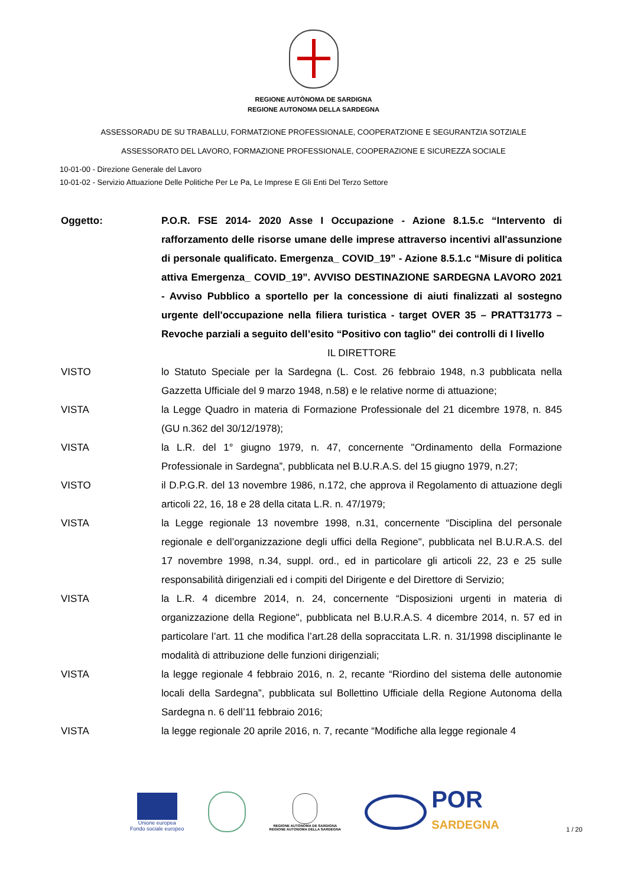REGIONE AUTÒNOMA DE SARDIGNA
REGIONE AUTONOMA DELLA SARDEGNA
ASSESSORADU DE SU TRABALLU, FORMATZIONE PROFESSIONALE, COOPERATZIONE E SEGURANTZIA SOTZIALE
ASSESSORATO DEL LAVORO, FORMAZIONE PROFESSIONALE, COOPERAZIONE E SICUREZZA SOCIALE
10-01-00 - Direzione Generale del Lavoro
10-01-02 - Servizio Attuazione Delle Politiche Per Le Pa, Le Imprese E Gli Enti Del Terzo Settore
Oggetto: P.O.R. FSE 2014- 2020 Asse I Occupazione - Azione 8.1.5.c “Intervento di rafforzamento delle risorse umane delle imprese attraverso incentivi all'assunzione di personale qualificato. Emergenza_ COVID_19” - Azione 8.5.1.c “Misure di politica attiva Emergenza_ COVID_19”. AVVISO DESTINAZIONE SARDEGNA LAVORO 2021 - Avviso Pubblico a sportello per la concessione di aiuti finalizzati al sostegno urgente dell'occupazione nella filiera turistica - target OVER 35 – PRATT31773 – Revoche parziali a seguito dell’esito “Positivo con taglio” dei controlli di I livello
IL DIRETTORE
VISTO lo Statuto Speciale per la Sardegna (L. Cost. 26 febbraio 1948, n.3 pubblicata nella Gazzetta Ufficiale del 9 marzo 1948, n.58) e le relative norme di attuazione;
VISTA la Legge Quadro in materia di Formazione Professionale del 21 dicembre 1978, n. 845 (GU n.362 del 30/12/1978);
VISTA la L.R. del 1° giugno 1979, n. 47, concernente "Ordinamento della Formazione Professionale in Sardegna”, pubblicata nel B.U.R.A.S. del 15 giugno 1979, n.27;
VISTO il D.P.G.R. del 13 novembre 1986, n.172, che approva il Regolamento di attuazione degli articoli 22, 16, 18 e 28 della citata L.R. n. 47/1979;
VISTA la Legge regionale 13 novembre 1998, n.31, concernente “Disciplina del personale regionale e dell’organizzazione degli uffici della Regione", pubblicata nel B.U.R.A.S. del 17 novembre 1998, n.34, suppl. ord., ed in particolare gli articoli 22, 23 e 25 sulle responsabilità dirigenziali ed i compiti del Dirigente e del Direttore di Servizio;
VISTA la L.R. 4 dicembre 2014, n. 24, concernente “Disposizioni urgenti in materia di organizzazione della Regione", pubblicata nel B.U.R.A.S. 4 dicembre 2014, n. 57 ed in particolare l’art. 11 che modifica l’art.28 della sopraccitata L.R. n. 31/1998 disciplinante le modalità di attribuzione delle funzioni dirigenziali;
VISTA la legge regionale 4 febbraio 2016, n. 2, recante “Riordino del sistema delle autonomie locali della Sardegna”, pubblicata sul Bollettino Ufficiale della Regione Autonoma della Sardegna n. 6 dell’11 febbraio 2016;
VISTA la legge regionale 20 aprile 2016, n. 7, recante “Modifiche alla legge regionale 4
Unione europea
Fondo sociale europeo
REGIONE AUTÒNOMA DE SARDIGNA
REGIONE AUTONOMA DELLA SARDEGNA
POR
SARDEGNA
1 / 20